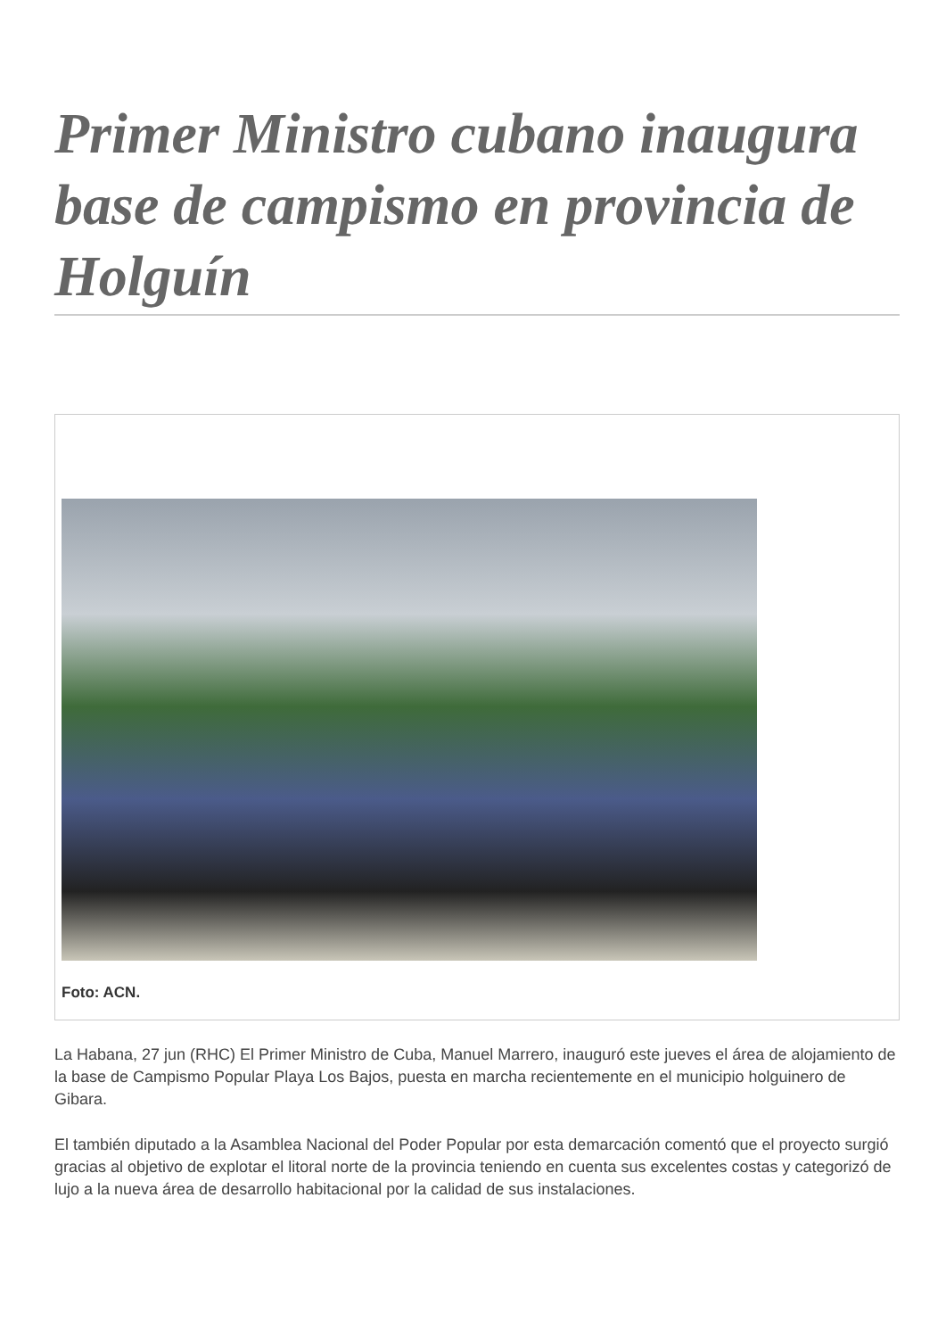Primer Ministro cubano inaugura base de campismo en provincia de Holguín
Foto: ACN.
La Habana, 27 jun (RHC) El Primer Ministro de Cuba, Manuel Marrero, inauguró este jueves el área de alojamiento de la base de Campismo Popular Playa Los Bajos, puesta en marcha recientemente en el municipio holguinero de Gibara.
El también diputado a la Asamblea Nacional del Poder Popular por esta demarcación comentó que el proyecto surgió gracias al objetivo de explotar el litoral norte de la provincia teniendo en cuenta sus excelentes costas y categorizó de lujo a la nueva área de desarrollo habitacional por la calidad de sus instalaciones.